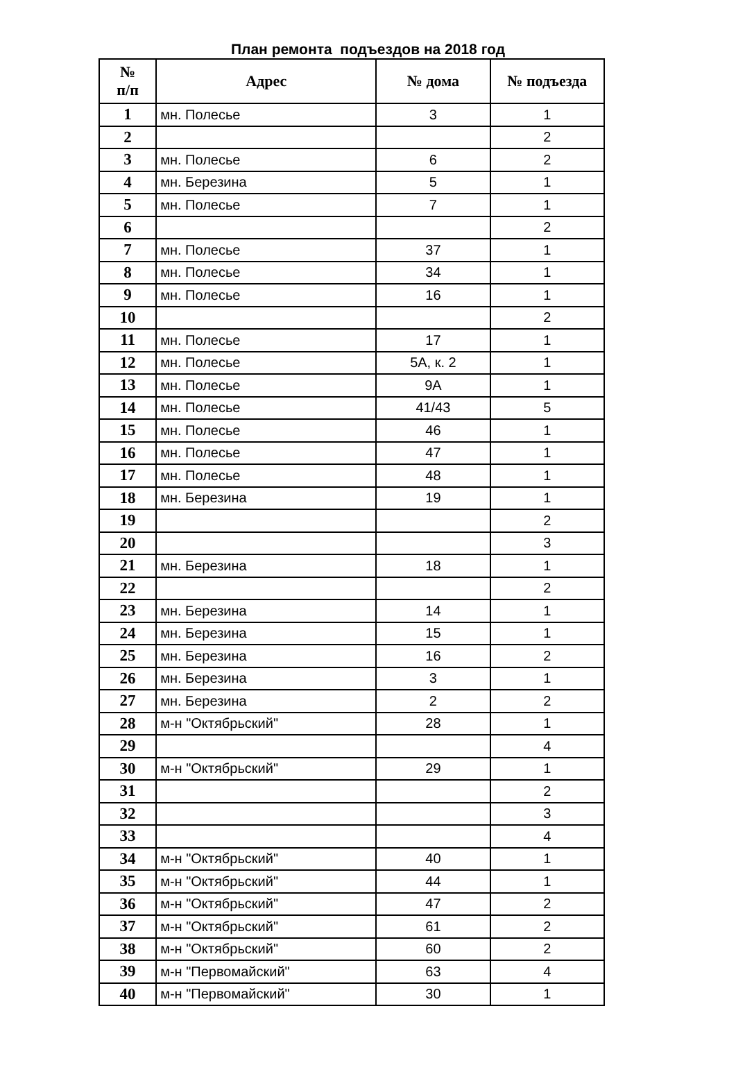План ремонта подъездов на 2018 год
| № п/п | Адрес | № дома | № подъезда |
| --- | --- | --- | --- |
| 1 | мн. Полесье | 3 | 1 |
| 2 | | | 2 |
| 3 | мн. Полесье | 6 | 2 |
| 4 | мн. Березина | 5 | 1 |
| 5 | мн. Полесье | 7 | 1 |
| 6 | | | 2 |
| 7 | мн. Полесье | 37 | 1 |
| 8 | мн. Полесье | 34 | 1 |
| 9 | мн. Полесье | 16 | 1 |
| 10 | | | 2 |
| 11 | мн. Полесье | 17 | 1 |
| 12 | мн. Полесье | 5А, к. 2 | 1 |
| 13 | мн. Полесье | 9А | 1 |
| 14 | мн. Полесье | 41/43 | 5 |
| 15 | мн. Полесье | 46 | 1 |
| 16 | мн. Полесье | 47 | 1 |
| 17 | мн. Полесье | 48 | 1 |
| 18 | мн. Березина | 19 | 1 |
| 19 | | | 2 |
| 20 | | | 3 |
| 21 | мн. Березина | 18 | 1 |
| 22 | | | 2 |
| 23 | мн. Березина | 14 | 1 |
| 24 | мн. Березина | 15 | 1 |
| 25 | мн. Березина | 16 | 2 |
| 26 | мн. Березина | 3 | 1 |
| 27 | мн. Березина | 2 | 2 |
| 28 | м-н "Октябрьский" | 28 | 1 |
| 29 | | | 4 |
| 30 | м-н "Октябрьский" | 29 | 1 |
| 31 | | | 2 |
| 32 | | | 3 |
| 33 | | | 4 |
| 34 | м-н "Октябрьский" | 40 | 1 |
| 35 | м-н "Октябрьский" | 44 | 1 |
| 36 | м-н "Октябрьский" | 47 | 2 |
| 37 | м-н "Октябрьский" | 61 | 2 |
| 38 | м-н "Октябрьский" | 60 | 2 |
| 39 | м-н "Первомайский" | 63 | 4 |
| 40 | м-н "Первомайский" | 30 | 1 |